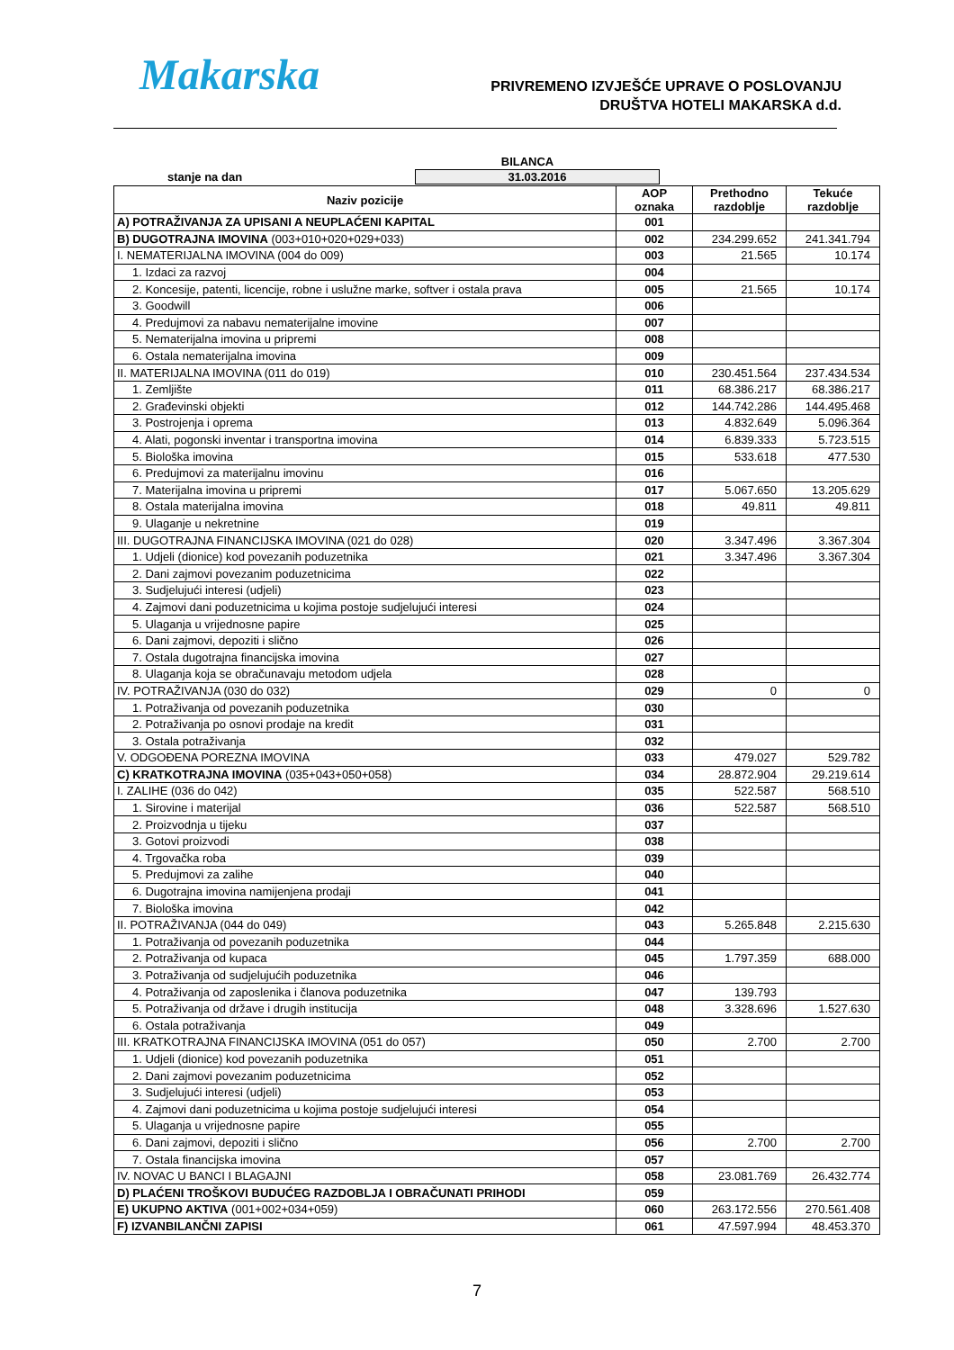Makarska
PRIVREMENO IZVJEŠĆE UPRAVE O POSLOVANJU
DRUŠTVA HOTELI MAKARSKA d.d.
BILANCA
stanje na dan 31.03.2016
| Naziv pozicije | AOP oznaka | Prethodno razdoblje | Tekuće razdoblje |
| --- | --- | --- | --- |
| A) POTRAŽIVANJA ZA UPISANI A NEUPLAĆENI KAPITAL | 001 | | |
| B) DUGOTRAJNA IMOVINA (003+010+020+029+033) | 002 | 234.299.652 | 241.341.794 |
| I. NEMATERIJALNA IMOVINA (004 do 009) | 003 | 21.565 | 10.174 |
| 1. Izdaci za razvoj | 004 | | |
| 2. Koncesije, patenti, licencije, robne i uslužne marke, softver i ostala prava | 005 | 21.565 | 10.174 |
| 3. Goodwill | 006 | | |
| 4. Predujmovi za nabavu nematerijalne imovine | 007 | | |
| 5. Nematerijalna imovina u pripremi | 008 | | |
| 6. Ostala nematerijalna imovina | 009 | | |
| II. MATERIJALNA IMOVINA (011 do 019) | 010 | 230.451.564 | 237.434.534 |
| 1. Zemljište | 011 | 68.386.217 | 68.386.217 |
| 2. Građevinski objekti | 012 | 144.742.286 | 144.495.468 |
| 3. Postrojenja i oprema | 013 | 4.832.649 | 5.096.364 |
| 4. Alati, pogonski inventar i transportna imovina | 014 | 6.839.333 | 5.723.515 |
| 5. Biološka imovina | 015 | 533.618 | 477.530 |
| 6. Predujmovi za materijalnu imovinu | 016 | | |
| 7. Materijalna imovina u pripremi | 017 | 5.067.650 | 13.205.629 |
| 8. Ostala materijalna imovina | 018 | 49.811 | 49.811 |
| 9. Ulaganje u nekretnine | 019 | | |
| III. DUGOTRAJNA FINANCIJSKA IMOVINA (021 do 028) | 020 | 3.347.496 | 3.367.304 |
| 1. Udjeli (dionice) kod povezanih poduzetnika | 021 | 3.347.496 | 3.367.304 |
| 2. Dani zajmovi povezanim poduzetnicima | 022 | | |
| 3. Sudjelujući interesi (udjeli) | 023 | | |
| 4. Zajmovi dani poduzetnicima u kojima postoje sudjelujući interesi | 024 | | |
| 5. Ulaganja u vrijednosne papire | 025 | | |
| 6. Dani zajmovi, depoziti i slično | 026 | | |
| 7. Ostala dugotrajna financijska imovina | 027 | | |
| 8. Ulaganja koja se obračunavaju metodom udjela | 028 | | |
| IV. POTRAŽIVANJA (030 do 032) | 029 | 0 | 0 |
| 1. Potraživanja od povezanih poduzetnika | 030 | | |
| 2. Potraživanja po osnovi prodaje na kredit | 031 | | |
| 3. Ostala potraživanja | 032 | | |
| V. ODGOĐENA POREZNA IMOVINA | 033 | 479.027 | 529.782 |
| C) KRATKOTRAJNA IMOVINA (035+043+050+058) | 034 | 28.872.904 | 29.219.614 |
| I. ZALIHE (036 do 042) | 035 | 522.587 | 568.510 |
| 1. Sirovine i materijal | 036 | 522.587 | 568.510 |
| 2. Proizvodnja u tijeku | 037 | | |
| 3. Gotovi proizvodi | 038 | | |
| 4. Trgovačka roba | 039 | | |
| 5. Predujmovi za zalihe | 040 | | |
| 6. Dugotrajna imovina namijenjena prodaji | 041 | | |
| 7. Biološka imovina | 042 | | |
| II. POTRAŽIVANJA (044 do 049) | 043 | 5.265.848 | 2.215.630 |
| 1. Potraživanja od povezanih poduzetnika | 044 | | |
| 2. Potraživanja od kupaca | 045 | 1.797.359 | 688.000 |
| 3. Potraživanja od sudjelujućih poduzetnika | 046 | | |
| 4. Potraživanja od zaposlenika i članova poduzetnika | 047 | 139.793 | |
| 5. Potraživanja od države i drugih institucija | 048 | 3.328.696 | 1.527.630 |
| 6. Ostala potraživanja | 049 | | |
| III. KRATKOTRAJNA FINANCIJSKA IMOVINA (051 do 057) | 050 | 2.700 | 2.700 |
| 1. Udjeli (dionice) kod povezanih poduzetnika | 051 | | |
| 2. Dani zajmovi povezanim poduzetnicima | 052 | | |
| 3. Sudjelujući interesi (udjeli) | 053 | | |
| 4. Zajmovi dani poduzetnicima u kojima postoje sudjelujući interesi | 054 | | |
| 5. Ulaganja u vrijednosne papire | 055 | | |
| 6. Dani zajmovi, depoziti i slično | 056 | 2.700 | 2.700 |
| 7. Ostala financijska imovina | 057 | | |
| IV. NOVAC U BANCI I BLAGAJNI | 058 | 23.081.769 | 26.432.774 |
| D) PLAĆENI TROŠKOVI BUDUĆEG RAZDOBLJA I OBRAČUNATI PRIHODI | 059 | | |
| E) UKUPNO AKTIVA (001+002+034+059) | 060 | 263.172.556 | 270.561.408 |
| F) IZVANBILANČNI ZAPISI | 061 | 47.597.994 | 48.453.370 |
7